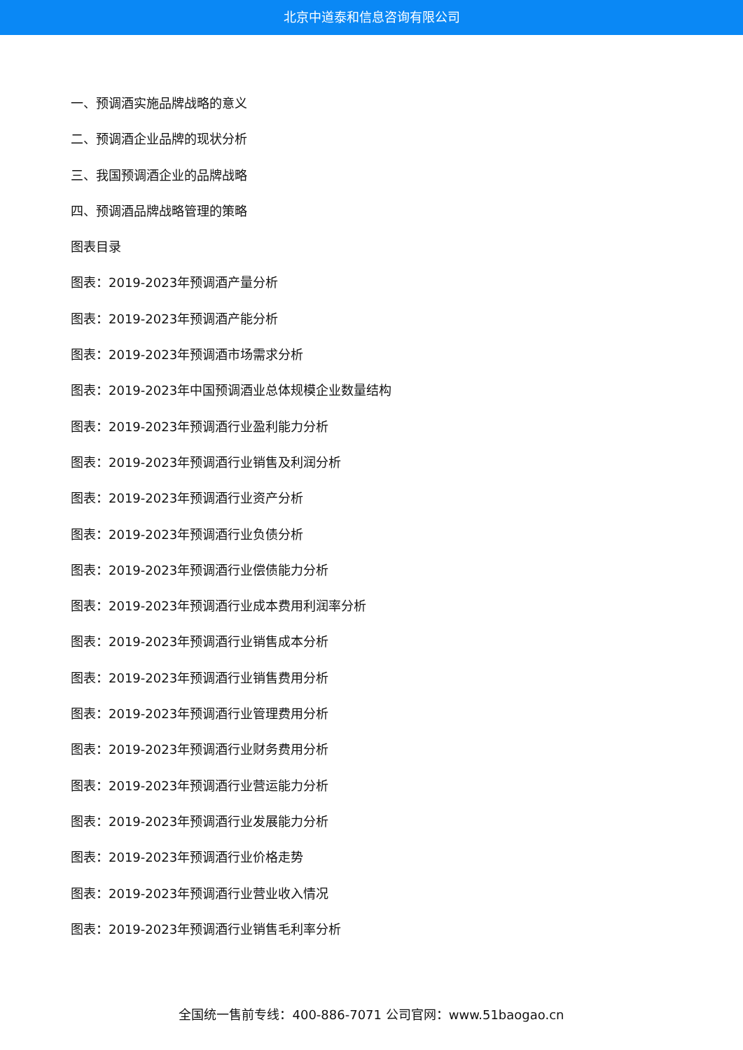北京中道泰和信息咨询有限公司
一、预调酒实施品牌战略的意义
二、预调酒企业品牌的现状分析
三、我国预调酒企业的品牌战略
四、预调酒品牌战略管理的策略
图表目录
图表：2019-2023年预调酒产量分析
图表：2019-2023年预调酒产能分析
图表：2019-2023年预调酒市场需求分析
图表：2019-2023年中国预调酒业总体规模企业数量结构
图表：2019-2023年预调酒行业盈利能力分析
图表：2019-2023年预调酒行业销售及利润分析
图表：2019-2023年预调酒行业资产分析
图表：2019-2023年预调酒行业负债分析
图表：2019-2023年预调酒行业偿债能力分析
图表：2019-2023年预调酒行业成本费用利润率分析
图表：2019-2023年预调酒行业销售成本分析
图表：2019-2023年预调酒行业销售费用分析
图表：2019-2023年预调酒行业管理费用分析
图表：2019-2023年预调酒行业财务费用分析
图表：2019-2023年预调酒行业营运能力分析
图表：2019-2023年预调酒行业发展能力分析
图表：2019-2023年预调酒行业价格走势
图表：2019-2023年预调酒行业营业收入情况
图表：2019-2023年预调酒行业销售毛利率分析
全国统一售前专线：400-886-7071 公司官网：www.51baogao.cn